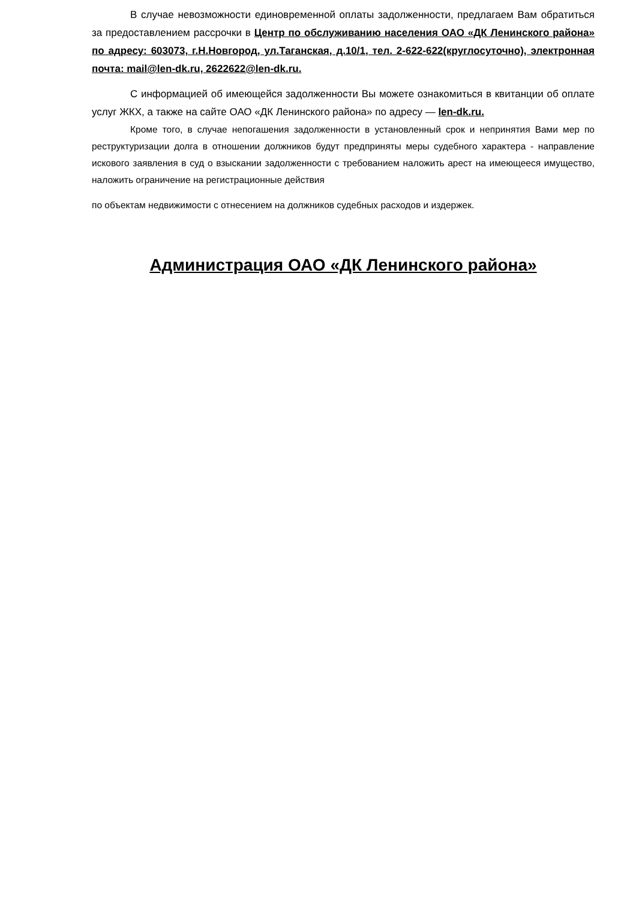В случае невозможности единовременной оплаты задолженности, предлагаем Вам обратиться за предоставлением рассрочки в Центр по обслуживанию населения ОАО «ДК Ленинского района» по адресу: 603073, г.Н.Новгород, ул.Таганская, д.10/1, тел. 2-622-622(круглосуточно), электронная почта: mail@len-dk.ru, 2622622@len-dk.ru.
С информацией об имеющейся задолженности Вы можете ознакомиться в квитанции об оплате услуг ЖКХ, а также на сайте ОАО «ДК Ленинского района» по адресу — len-dk.ru.
Кроме того, в случае непогашения задолженности в установленный срок и непринятия Вами мер по реструктуризации долга в отношении должников будут предприняты меры судебного характера - направление искового заявления в суд о взыскании задолженности с требованием наложить арест на имеющееся имущество, наложить ограничение на регистрационные действия
по объектам недвижимости с отнесением на должников судебных расходов и издержек.
Администрация ОАО «ДК Ленинского района»